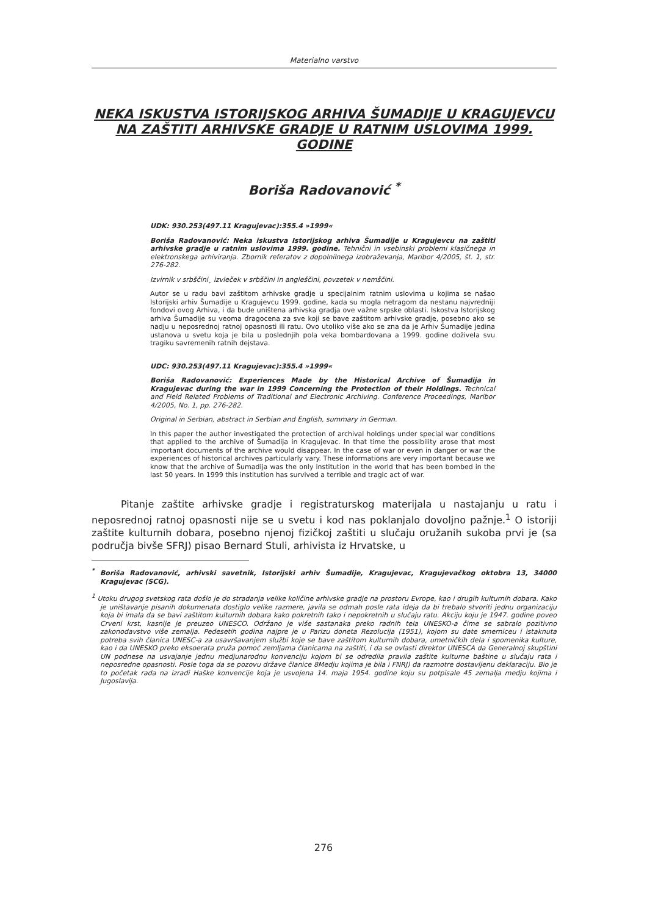Materialno varstvo
NEKA ISKUSTVA ISTORIJSKOG ARHIVA ŠUMADIJE U KRAGUJEVCU NA ZAŠTITI ARHIVSKE GRADJE U RATNIM USLOVIMA 1999. GODINE
Boriša Radovanović <sup>*</sup>
UDK: 930.253(497.11 Kragujevac):355.4 »1999«
Boriša Radovanović: Neka iskustva Istorijskog arhiva Šumadije u Kragujevcu na zaštiti arhivske gradje u ratnim uslovima 1999. godine. Tehnični in vsebinski problemi klasičnega in elektronskega arhiviranja. Zbornik referatov z dopolnilnega izobraževanja, Maribor 4/2005, št. 1, str. 276-282.
Izvirnik v srbščini¸ izvleček v srbščini in angleščini, povzetek v nemščini.
Autor se u radu bavi zaštitom arhivske gradje u specijalnim ratnim uslovima u kojima se našao Istorijski arhiv Šumadije u Kragujevcu 1999. godine, kada su mogla netragom da nestanu najvredniji fondovi ovog Arhiva, i da bude uništena arhivska gradja ove važne srpske oblasti. Iskostva Istorijskog arhiva Šumadije su veoma dragocena za sve koji se bave zaštitom arhivske gradje, posebno ako se nadju u neposrednoj ratnoj opasnosti ili ratu. Ovo utoliko više ako se zna da je Arhiv Šumadije jedina ustanova u svetu koja je bila u poslednjih pola veka bombardovana a 1999. godine doživela svu tragiku savremenih ratnih dejstava.
UDC: 930.253(497.11 Kragujevac):355.4 »1999«
Boriša Radovanović: Experiences Made by the Historical Archive of Šumadija in Kragujevac during the war in 1999 Concerning the Protection of their Holdings. Technical and Field Related Problems of Traditional and Electronic Archiving. Conference Proceedings, Maribor 4/2005, No. 1, pp. 276-282.
Original in Serbian, abstract in Serbian and English, summary in German.
In this paper the author investigated the protection of archival holdings under special war conditions that applied to the archive of Šumadija in Kragujevac. In that time the possibility arose that most important documents of the archive would disappear. In the case of war or even in danger or war the experiences of historical archives particularly vary. These informations are very important because we know that the archive of Šumadija was the only institution in the world that has been bombed in the last 50 years. In 1999 this institution has survived a terrible and tragic act of war.
Pitanje zaštite arhivske gradje i registraturskog materijala u nastajanju u ratu i neposrednoj ratnoj opasnosti nije se u svetu i kod nas poklanjalo dovoljno pažnje.<sup>1</sup> O istoriji zaštite kulturnih dobara, posebno njenoj fizičkoj zaštiti u slučaju oružanih sukoba prvi je (sa područja bivše SFRJ) pisao Bernard Stuli, arhivista iz Hrvatske, u
<sup>*</sup> Boriša Radovanović, arhivski savetnik, Istorijski arhiv Šumadije, Kragujevac, Kragujevačkog oktobra 13, 34000 Kragujevac (SCG).
<sup>1</sup> Utoku drugog svetskog rata došlo je do stradanja velike količine arhivske gradje na prostoru Evrope, kao i drugih kulturnih dobara. Kako je uništavanje pisanih dokumenata dostiglo velike razmere, javila se odmah posle rata ideja da bi trebalo stvoriti jednu organizaciju koja bi imala da se bavi zaštitom kulturnih dobara kako pokretnih tako i nepokretnih u slučaju ratu. Akciju koju je 1947. godine poveo Crveni krst, kasnije je preuzeo UNESCO. Održano je više sastanaka preko radnih tela UNESKO-a čime se sabralo pozitivno zakonodavstvo više zemalja. Pedesetih godina najpre je u Parizu doneta Rezolucija (1951), kojom su date smerniceu i istaknuta potreba svih članica UNESC-a za usavršavanjem službi koje se bave zaštitom kulturnih dobara, umetničkih dela i spomenika kulture, kao i da UNESKO preko eksoerata pruža pomoć zemljama članicama na zaštiti, i da se ovlasti direktor UNESCA da Generalnoj skupštini UN podnese na usvajanje jednu medjunarodnu konvenciju kojom bi se odredila pravila zaštite kulturne baštine u slučaju rata i neposredne opasnosti. Posle toga da se pozovu države članice 8Medju kojima je bila i FNRJ) da razmotre dostavljenu deklaraciju. Bio je to početak rada na izradi Haške konvencije koja je usvojena 14. maja 1954. godine koju su potpisale 45 zemalja medju kojima i Jugoslavija.
276